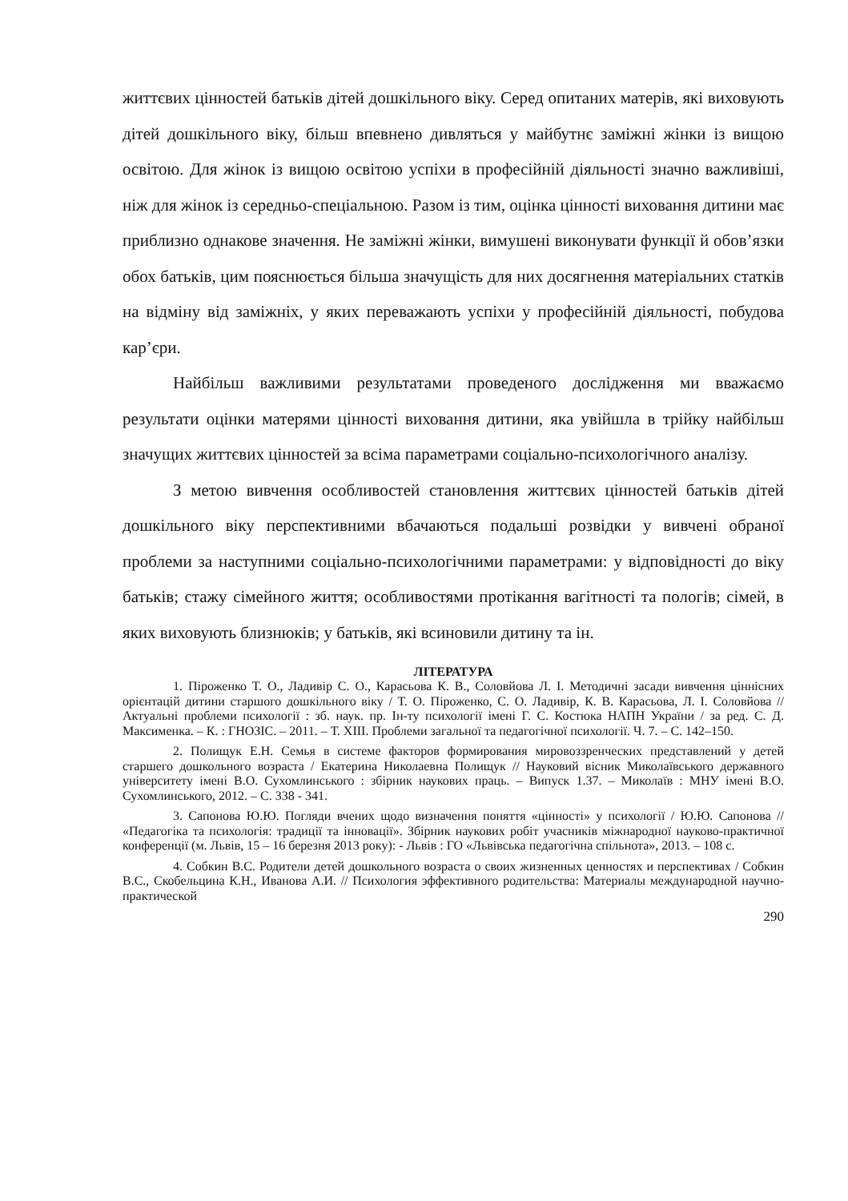життєвих цінностей батьків дітей дошкільного віку. Серед опитаних матерів, які виховують дітей дошкільного віку, більш впевнено дивляться у майбутнє заміжні жінки із вищою освітою. Для жінок із вищою освітою успіхи в професійній діяльності значно важливіші, ніж для жінок із середньо-спеціальною. Разом із тим, оцінка цінності виховання дитини має приблизно однакове значення. Не заміжні жінки, вимушені виконувати функції й обов’язки обох батьків, цим пояснюється більша значущість для них досягнення матеріальних статків на відміну від заміжніх, у яких переважають успіхи у професійній діяльності, побудова кар’єри.
Найбільш важливими результатами проведеного дослідження ми вважаємо результати оцінки матерями цінності виховання дитини, яка увійшла в трійку найбільш значущих життєвих цінностей за всіма параметрами соціально-психологічного аналізу.
З метою вивчення особливостей становлення життєвих цінностей батьків дітей дошкільного віку перспективними вбачаються подальші розвідки у вивчені обраної проблеми за наступними соціально-психологічними параметрами: у відповідності до віку батьків; стажу сімейного життя; особливостями протікання вагітності та пологів; сімей, в яких виховують близнюків; у батьків, які всиновили дитину та ін.
ЛІТЕРАТУРА
1. Піроженко Т. О., Ладивір С. О., Карасьова К. В., Соловйова Л. І. Методичні засади вивчення ціннісних орієнтацій дитини старшого дошкільного віку / Т. О. Піроженко, С. О. Ладивір, К. В. Карасьова, Л. І. Соловйова // Актуальні проблеми психології : зб. наук. пр. Ін-ту психології імені Г. С. Костюка НАПН України / за ред. С. Д. Максименка. – К. : ГНОЗІС. – 2011. – Т. XIII. Проблеми загальної та педагогічної психології. Ч. 7. – С. 142–150.
2. Полищук Е.Н. Семья в системе факторов формирования мировоззренческих представлений у детей старшего дошкольного возраста / Екатерина Николаевна Полищук // Науковий вісник Миколаївського державного університету імені В.О. Сухомлинського : збірник наукових праць. – Випуск 1.37. – Миколаїв : МНУ імені В.О. Сухомлинського, 2012. – С. 338 - 341.
3. Сапонова Ю.Ю. Погляди вчених щодо визначення поняття «цінності» у психології / Ю.Ю. Сапонова // «Педагогіка та психологія: традиції та інновації». Збірник наукових робіт учасників міжнародної науково-практичної конференції (м. Львів, 15 – 16 березня 2013 року): - Львів : ГО «Львівська педагогічна спільнота», 2013. – 108 с.
4. Собкин В.С. Родители детей дошкольного возраста о своих жизненных ценностях и перспективах / Собкин В.С., Скобельцина К.Н., Иванова А.И. // Психология эффективного родительства: Материалы международной научно-практической
290